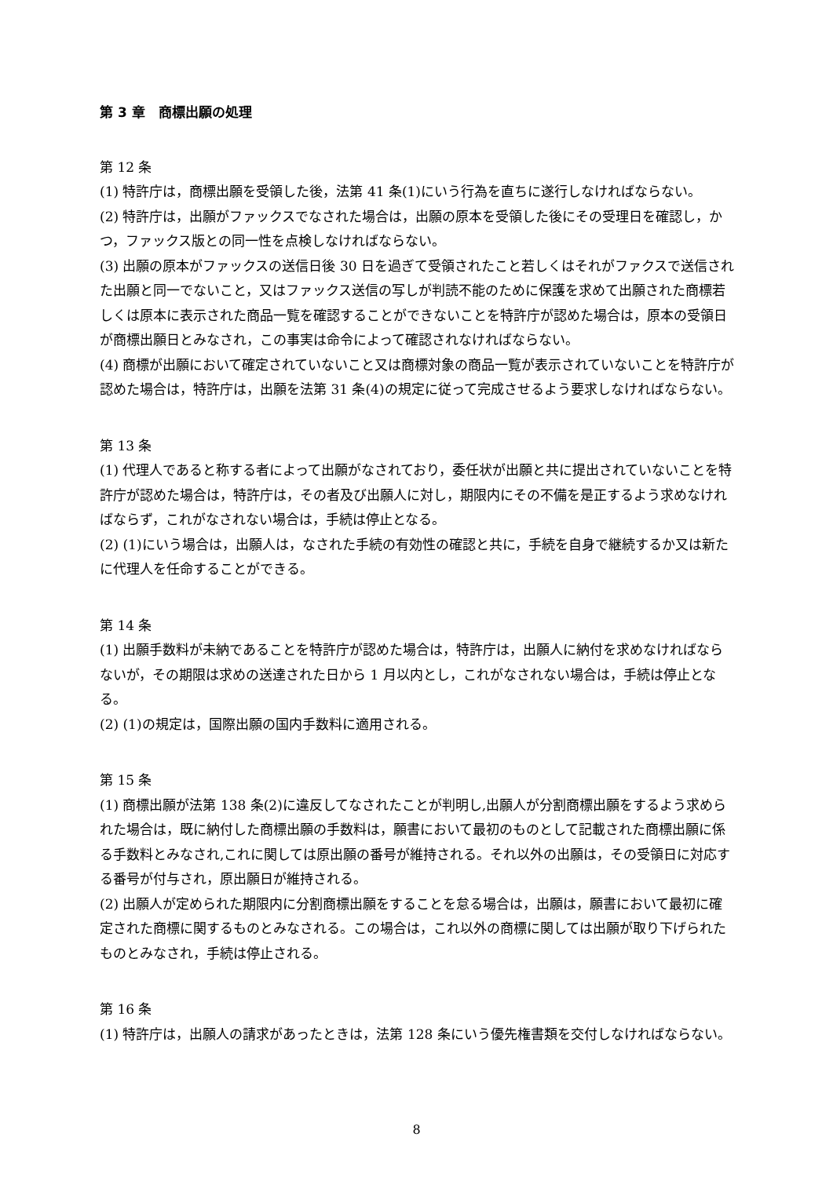第 3 章　商標出願の処理
第 12 条
(1) 特許庁は，商標出願を受領した後，法第 41 条(1)にいう行為を直ちに遂行しなければならない。
(2) 特許庁は，出願がファックスでなされた場合は，出願の原本を受領した後にその受理日を確認し，かつ，ファックス版との同一性を点検しなければならない。
(3) 出願の原本がファックスの送信日後 30 日を過ぎて受領されたこと若しくはそれがファクスで送信された出願と同一でないこと，又はファックス送信の写しが判読不能のために保護を求めて出願された商標若しくは原本に表示された商品一覧を確認することができないことを特許庁が認めた場合は，原本の受領日が商標出願日とみなされ，この事実は命令によって確認されなければならない。
(4) 商標が出願において確定されていないこと又は商標対象の商品一覧が表示されていないことを特許庁が認めた場合は，特許庁は，出願を法第 31 条(4)の規定に従って完成させるよう要求しなければならない。
第 13 条
(1) 代理人であると称する者によって出願がなされており，委任状が出願と共に提出されていないことを特許庁が認めた場合は，特許庁は，その者及び出願人に対し，期限内にその不備を是正するよう求めなければならず，これがなされない場合は，手続は停止となる。
(2) (1)にいう場合は，出願人は，なされた手続の有効性の確認と共に，手続を自身で継続するか又は新たに代理人を任命することができる。
第 14 条
(1) 出願手数料が未納であることを特許庁が認めた場合は，特許庁は，出願人に納付を求めなければならないが，その期限は求めの送達された日から 1 月以内とし，これがなされない場合は，手続は停止となる。
(2) (1)の規定は，国際出願の国内手数料に適用される。
第 15 条
(1) 商標出願が法第 138 条(2)に違反してなされたことが判明し,出願人が分割商標出願をするよう求められた場合は，既に納付した商標出願の手数料は，願書において最初のものとして記載された商標出願に係る手数料とみなされ,これに関しては原出願の番号が維持される。それ以外の出願は，その受領日に対応する番号が付与され，原出願日が維持される。
(2) 出願人が定められた期限内に分割商標出願をすることを怠る場合は，出願は，願書において最初に確定された商標に関するものとみなされる。この場合は，これ以外の商標に関しては出願が取り下げられたものとみなされ，手続は停止される。
第 16 条
(1) 特許庁は，出願人の請求があったときは，法第 128 条にいう優先権書類を交付しなければならない。
8